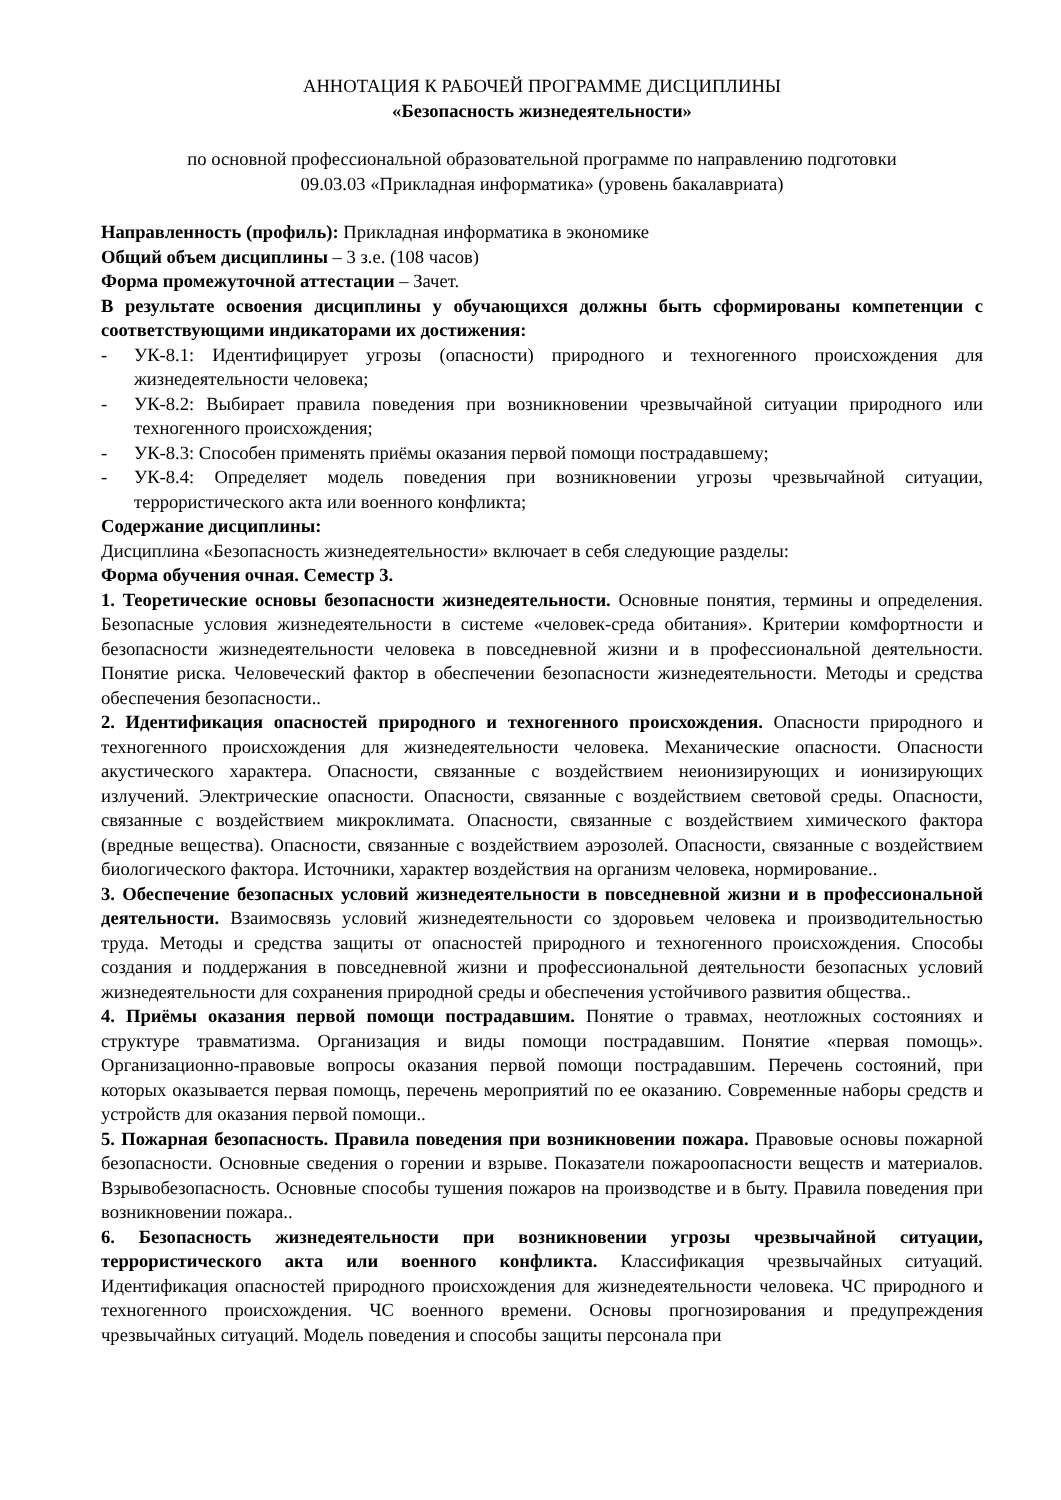АННОТАЦИЯ К РАБОЧЕЙ ПРОГРАММЕ ДИСЦИПЛИНЫ
«Безопасность жизнедеятельности»
по основной профессиональной образовательной программе по направлению подготовки
09.03.03 «Прикладная информатика» (уровень бакалавриата)
Направленность (профиль): Прикладная информатика в экономике
Общий объем дисциплины – 3 з.е. (108 часов)
Форма промежуточной аттестации – Зачет.
В результате освоения дисциплины у обучающихся должны быть сформированы компетенции с соответствующими индикаторами их достижения:
- УК-8.1: Идентифицирует угрозы (опасности) природного и техногенного происхождения для жизнедеятельности человека;
- УК-8.2: Выбирает правила поведения при возникновении чрезвычайной ситуации природного или техногенного происхождения;
- УК-8.3: Способен применять приёмы оказания первой помощи пострадавшему;
- УК-8.4: Определяет модель поведения при возникновении угрозы чрезвычайной ситуации, террористического акта или военного конфликта;
Содержание дисциплины:
Дисциплина «Безопасность жизнедеятельности» включает в себя следующие разделы:
Форма обучения очная. Семестр 3.
1. Теоретические основы безопасности жизнедеятельности. Основные понятия, термины и определения. Безопасные условия жизнедеятельности в системе «человек-среда обитания». Критерии комфортности и безопасности жизнедеятельности человека в повседневной жизни и в профессиональной деятельности. Понятие риска. Человеческий фактор в обеспечении безопасности жизнедеятельности. Методы и средства обеспечения безопасности..
2. Идентификация опасностей природного и техногенного происхождения. Опасности природного и техногенного происхождения для жизнедеятельности человека. Механические опасности. Опасности акустического характера. Опасности, связанные с воздействием неионизирующих и ионизирующих излучений. Электрические опасности. Опасности, связанные с воздействием световой среды. Опасности, связанные с воздействием микроклимата. Опасности, связанные с воздействием химического фактора (вредные вещества). Опасности, связанные с воздействием аэрозолей. Опасности, связанные с воздействием биологического фактора. Источники, характер воздействия на организм человека, нормирование..
3. Обеспечение безопасных условий жизнедеятельности в повседневной жизни и в профессиональной деятельности. Взаимосвязь условий жизнедеятельности со здоровьем человека и производительностью труда. Методы и средства защиты от опасностей природного и техногенного происхождения. Способы создания и поддержания в повседневной жизни и профессиональной деятельности безопасных условий жизнедеятельности для сохранения природной среды и обеспечения устойчивого развития общества..
4. Приёмы оказания первой помощи пострадавшим. Понятие о травмах, неотложных состояниях и структуре травматизма. Организация и виды помощи пострадавшим. Понятие «первая помощь». Организационно-правовые вопросы оказания первой помощи пострадавшим. Перечень состояний, при которых оказывается первая помощь, перечень мероприятий по ее оказанию. Современные наборы средств и устройств для оказания первой помощи..
5. Пожарная безопасность. Правила поведения при возникновении пожара. Правовые основы пожарной безопасности. Основные сведения о горении и взрыве. Показатели пожароопасности веществ и материалов. Взрывобезопасность. Основные способы тушения пожаров на производстве и в быту. Правила поведения при возникновении пожара..
6. Безопасность жизнедеятельности при возникновении угрозы чрезвычайной ситуации, террористического акта или военного конфликта. Классификация чрезвычайных ситуаций. Идентификация опасностей природного происхождения для жизнедеятельности человека. ЧС природного и техногенного происхождения. ЧС военного времени. Основы прогнозирования и предупреждения чрезвычайных ситуаций. Модель поведения и способы защиты персонала при